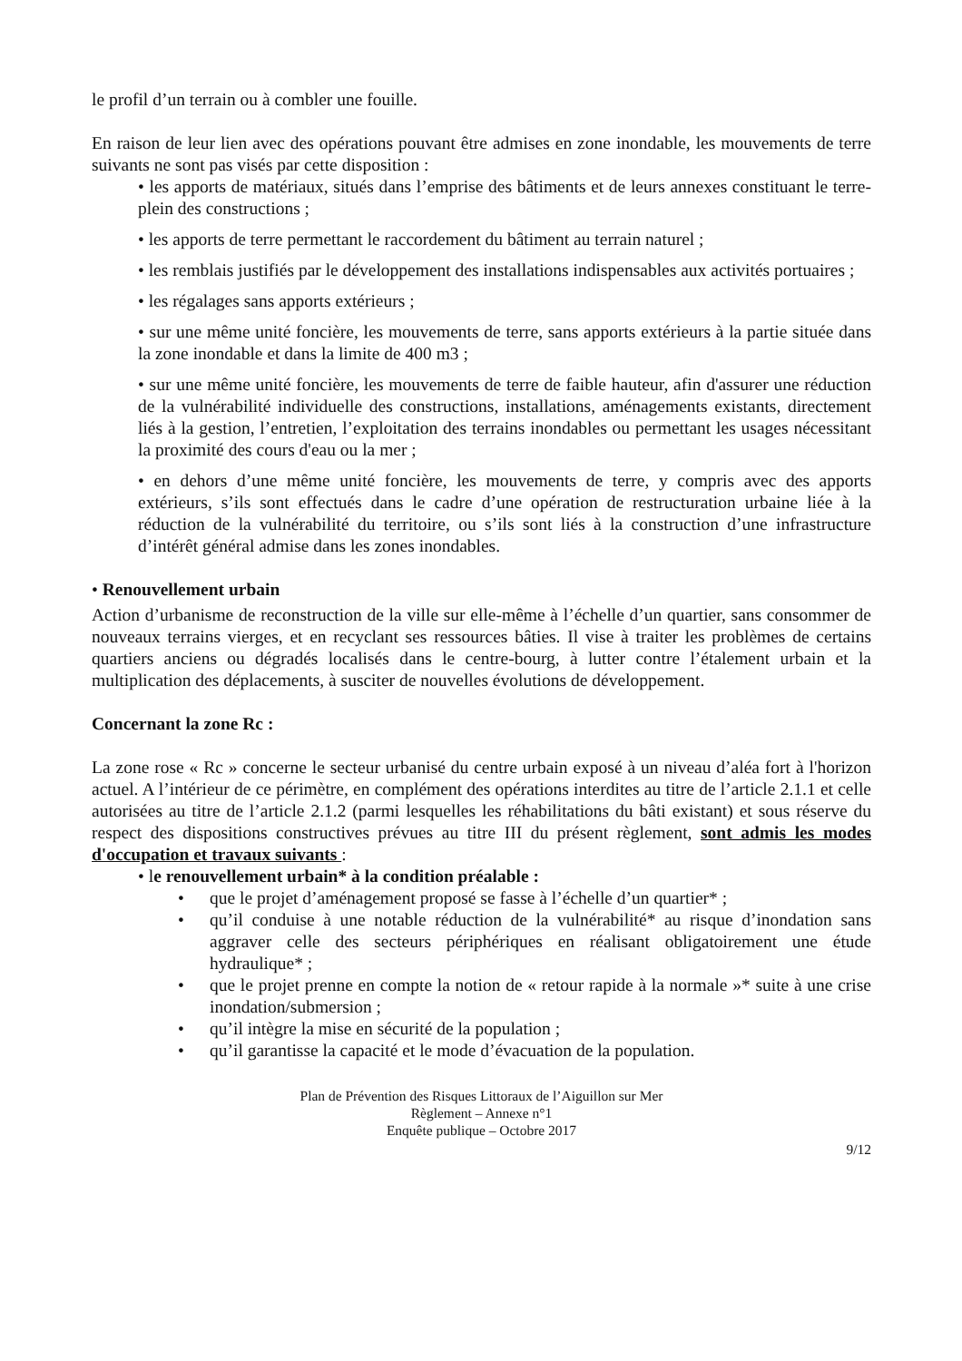le profil d’un terrain ou à combler une fouille.
En raison de leur lien avec des opérations pouvant être admises en zone inondable, les mouvements de terre suivants ne sont pas visés par cette disposition :
• les apports de matériaux, situés dans l’emprise des bâtiments et de leurs annexes constituant le terre-plein des constructions ;
• les apports de terre permettant le raccordement du bâtiment au terrain naturel ;
• les remblais justifiés par le développement des installations indispensables aux activités portuaires ;
• les régalages sans apports extérieurs ;
• sur une même unité foncière, les mouvements de terre, sans apports extérieurs à la partie située dans la zone inondable et dans la limite de 400 m3 ;
• sur une même unité foncière, les mouvements de terre de faible hauteur, afin d'assurer une réduction de la vulnérabilité individuelle des constructions, installations, aménagements existants, directement liés à la gestion, l’entretien, l’exploitation des terrains inondables ou permettant les usages nécessitant la proximité des cours d'eau ou la mer ;
• en dehors d’une même unité foncière, les mouvements de terre, y compris avec des apports extérieurs, s’ils sont effectués dans le cadre d’une opération de restructuration urbaine liée à la réduction de la vulnérabilité du territoire, ou s’ils sont liés à la construction d’une infrastructure d’intérêt général admise dans les zones inondables.
• Renouvellement urbain
Action d’urbanisme de reconstruction de la ville sur elle-même à l’échelle d’un quartier, sans consommer de nouveaux terrains vierges, et en recyclant ses ressources bâties. Il vise à traiter les problèmes de certains quartiers anciens ou dégradés localisés dans le centre-bourg, à lutter contre l’étalement urbain et la multiplication des déplacements, à susciter de nouvelles évolutions de développement.
Concernant la zone Rc :
La zone rose « Rc » concerne le secteur urbanisé du centre urbain exposé à un niveau d’aléa fort à l'horizon actuel. A l’intérieur de ce périmètre, en complément des opérations interdites au titre de l’article 2.1.1 et celle autorisées au titre de l’article 2.1.2 (parmi lesquelles les réhabilitations du bâti existant) et sous réserve du respect des dispositions constructives prévues au titre III du présent règlement, sont admis les modes d'occupation et travaux suivants :
• le renouvellement urbain* à la condition préalable :
• que le projet d’aménagement proposé se fasse à l’échelle d’un quartier* ;
• qu’il conduise à une notable réduction de la vulnérabilité* au risque d’inondation sans aggraver celle des secteurs périphériques en réalisant obligatoirement une étude hydraulique* ;
• que le projet prenne en compte la notion de « retour rapide à la normale »* suite à une crise inondation/submersion ;
• qu’il intègre la mise en sécurité de la population ;
• qu’il garantisse la capacité et le mode d’évacuation de la population.
Plan de Prévention des Risques Littoraux de l’Aiguillon sur Mer
Règlement – Annexe n°1
Enquête publique – Octobre 2017
9/12